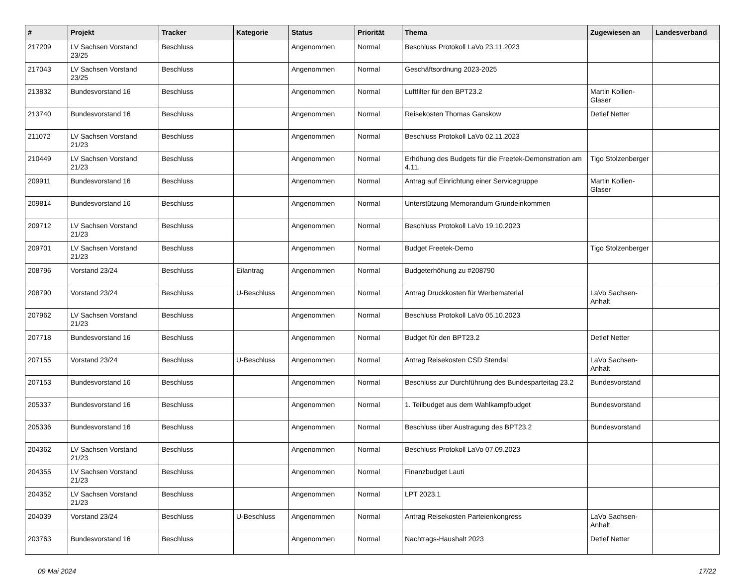| # | Projekt | Tracker | Kategorie | Status | Priorität | Thema | Zugewiesen an | Landesverband |
| --- | --- | --- | --- | --- | --- | --- | --- | --- |
| 217209 | LV Sachsen Vorstand 23/25 | Beschluss | | Angenommen | Normal | Beschluss Protokoll LaVo 23.11.2023 | | |
| 217043 | LV Sachsen Vorstand 23/25 | Beschluss | | Angenommen | Normal | Geschäftsordnung 2023-2025 | | |
| 213832 | Bundesvorstand 16 | Beschluss | | Angenommen | Normal | Luftfilter für den BPT23.2 | Martin Kollien-Glaser | |
| 213740 | Bundesvorstand 16 | Beschluss | | Angenommen | Normal | Reisekosten Thomas Ganskow | Detlef Netter | |
| 211072 | LV Sachsen Vorstand 21/23 | Beschluss | | Angenommen | Normal | Beschluss Protokoll LaVo 02.11.2023 | | |
| 210449 | LV Sachsen Vorstand 21/23 | Beschluss | | Angenommen | Normal | Erhöhung des Budgets für die Freetek-Demonstration am 4.11. | Tigo Stolzenberger | |
| 209911 | Bundesvorstand 16 | Beschluss | | Angenommen | Normal | Antrag auf Einrichtung einer Servicegruppe | Martin Kollien-Glaser | |
| 209814 | Bundesvorstand 16 | Beschluss | | Angenommen | Normal | Unterstützung Memorandum Grundeinkommen | | |
| 209712 | LV Sachsen Vorstand 21/23 | Beschluss | | Angenommen | Normal | Beschluss Protokoll LaVo 19.10.2023 | | |
| 209701 | LV Sachsen Vorstand 21/23 | Beschluss | | Angenommen | Normal | Budget Freetek-Demo | Tigo Stolzenberger | |
| 208796 | Vorstand 23/24 | Beschluss | Eilantrag | Angenommen | Normal | Budgeterhöhung zu #208790 | | |
| 208790 | Vorstand 23/24 | Beschluss | U-Beschluss | Angenommen | Normal | Antrag Druckkosten für Werbematerial | LaVo Sachsen-Anhalt | |
| 207962 | LV Sachsen Vorstand 21/23 | Beschluss | | Angenommen | Normal | Beschluss Protokoll LaVo 05.10.2023 | | |
| 207718 | Bundesvorstand 16 | Beschluss | | Angenommen | Normal | Budget für den BPT23.2 | Detlef Netter | |
| 207155 | Vorstand 23/24 | Beschluss | U-Beschluss | Angenommen | Normal | Antrag Reisekosten CSD Stendal | LaVo Sachsen-Anhalt | |
| 207153 | Bundesvorstand 16 | Beschluss | | Angenommen | Normal | Beschluss zur Durchführung des Bundesparteitag 23.2 | Bundesvorstand | |
| 205337 | Bundesvorstand 16 | Beschluss | | Angenommen | Normal | 1. Teilbudget aus dem Wahlkampfbudget | Bundesvorstand | |
| 205336 | Bundesvorstand 16 | Beschluss | | Angenommen | Normal | Beschluss über Austragung des BPT23.2 | Bundesvorstand | |
| 204362 | LV Sachsen Vorstand 21/23 | Beschluss | | Angenommen | Normal | Beschluss Protokoll LaVo 07.09.2023 | | |
| 204355 | LV Sachsen Vorstand 21/23 | Beschluss | | Angenommen | Normal | Finanzbudget Lauti | | |
| 204352 | LV Sachsen Vorstand 21/23 | Beschluss | | Angenommen | Normal | LPT 2023.1 | | |
| 204039 | Vorstand 23/24 | Beschluss | U-Beschluss | Angenommen | Normal | Antrag Reisekosten Parteienkongress | LaVo Sachsen-Anhalt | |
| 203763 | Bundesvorstand 16 | Beschluss | | Angenommen | Normal | Nachtrags-Haushalt 2023 | Detlef Netter | |
09 Mai 2024 17/22